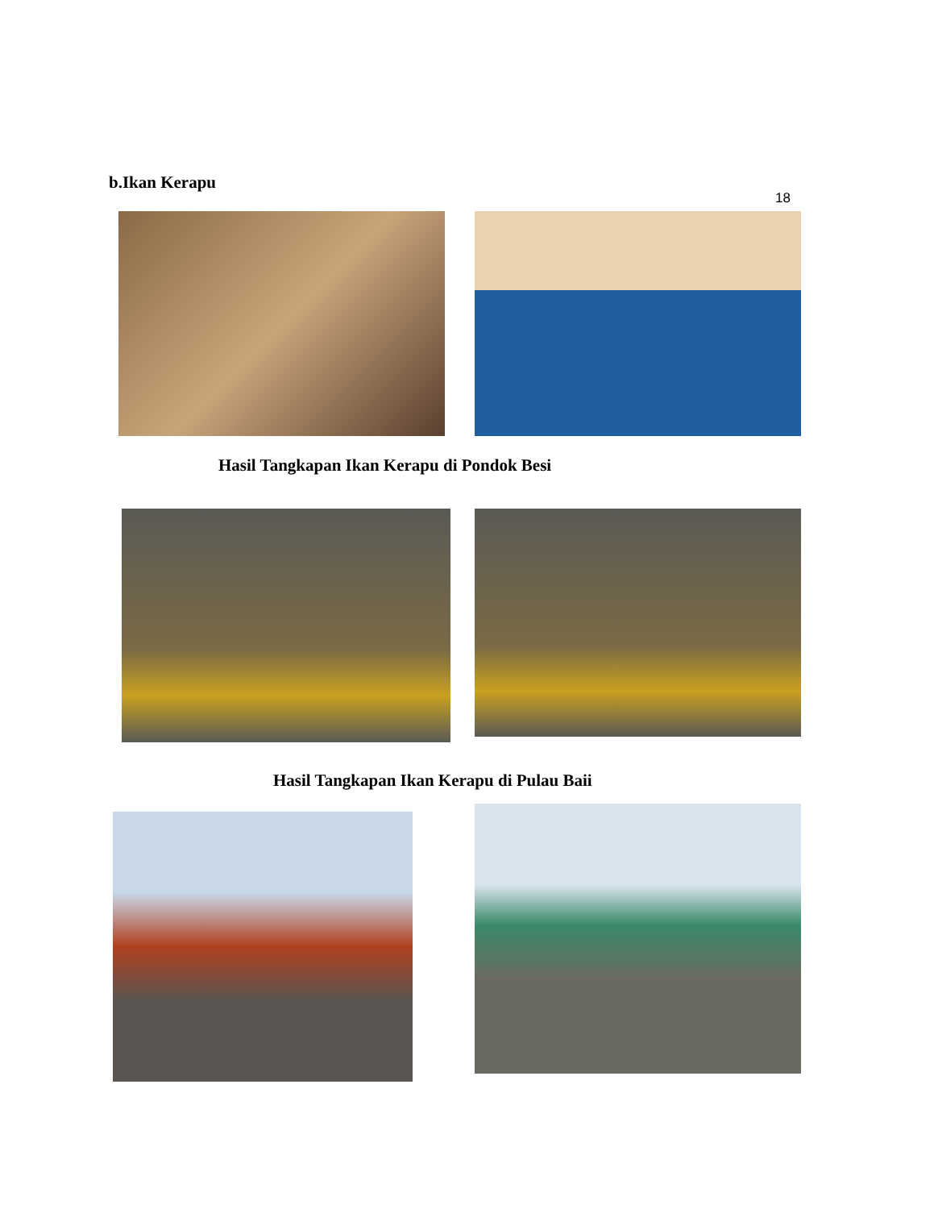b.Ikan Kerapu
18
Hasil Tangkapan Ikan Kerapu di Pondok Besi
Hasil Tangkapan Ikan Kerapu di Pulau Baii